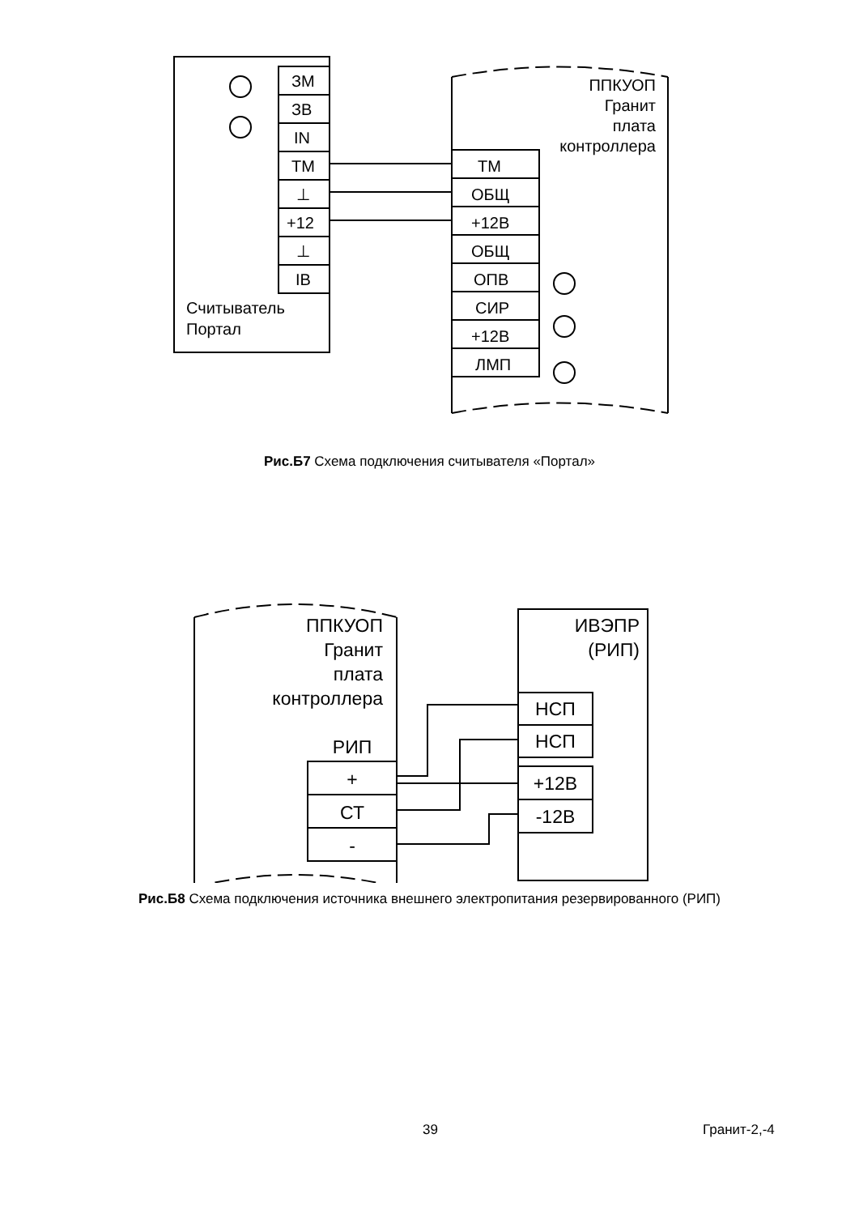ЗМ
ЗВ
IN
ТМ
⊥
+12
⊥
IB
Считыватель
Портал
ТМ
ОБЩ
+12В
ОБЩ
ОПВ
СИР
+12В
ЛМП
ППКУОП
Гранит
плата
контроллера
Рис.Б7 Схема подключения считывателя «Портал»
ППКУОП
Гранит
плата
контроллера
РИП
+
СТ
-
ИВЭПР
(РИП)
НСП
НСП
+12В
-12В
Рис.Б8 Схема подключения источника внешнего электропитания резервированного (РИП)
39 Гранит-2,-4